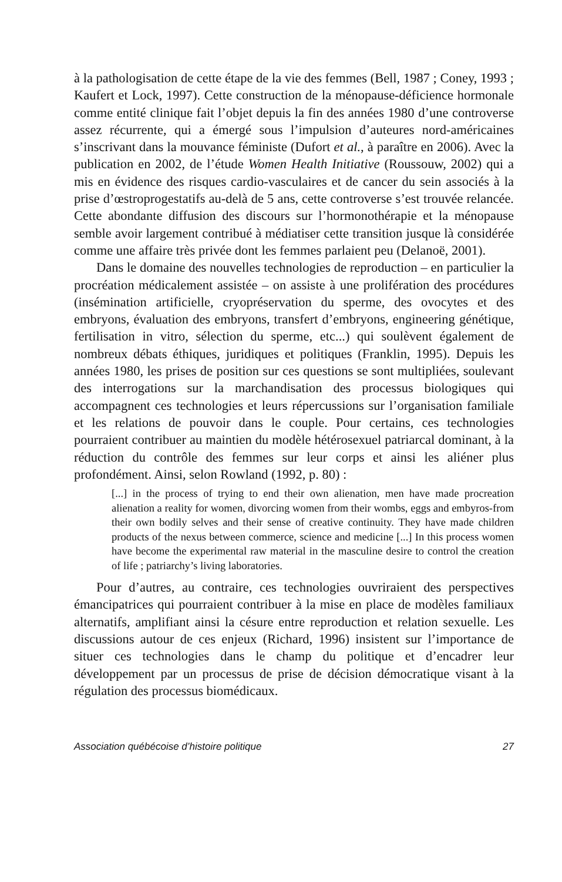à la pathologisation de cette étape de la vie des femmes (Bell, 1987 ; Coney, 1993 ; Kaufert et Lock, 1997). Cette construction de la ménopause-déficience hormonale comme entité clinique fait l’objet depuis la fin des années 1980 d’une controverse assez récurrente, qui a émergé sous l’impulsion d’auteures nord-américaines s’inscrivant dans la mouvance féministe (Dufort et al., à paraître en 2006). Avec la publication en 2002, de l’étude Women Health Initiative (Roussouw, 2002) qui a mis en évidence des risques cardio-vasculaires et de cancer du sein associés à la prise d’œstroprogestatifs au-delà de 5 ans, cette controverse s’est trouvée relancée. Cette abondante diffusion des discours sur l’hormonothérapie et la ménopause semble avoir largement contribué à médiatiser cette transition jusque là considérée comme une affaire très privée dont les femmes parlaient peu (Delanoë, 2001).
Dans le domaine des nouvelles technologies de reproduction – en particulier la procréation médicalement assistée – on assiste à une prolifération des procédures (insémination artificielle, cryopréservation du sperme, des ovocytes et des embryons, évaluation des embryons, transfert d’embryons, engineering génétique, fertilisation in vitro, sélection du sperme, etc...) qui soulèvent également de nombreux débats éthiques, juridiques et politiques (Franklin, 1995). Depuis les années 1980, les prises de position sur ces questions se sont multipliées, soulevant des interrogations sur la marchandisation des processus biologiques qui accompagnent ces technologies et leurs répercussions sur l’organisation familiale et les relations de pouvoir dans le couple. Pour certains, ces technologies pourraient contribuer au maintien du modèle hétérosexuel patriarcal dominant, à la réduction du contrôle des femmes sur leur corps et ainsi les aliéner plus profondément. Ainsi, selon Rowland (1992, p. 80) :
[...] in the process of trying to end their own alienation, men have made procreation alienation a reality for women, divorcing women from their wombs, eggs and embyros-from their own bodily selves and their sense of creative continuity. They have made children products of the nexus between commerce, science and medicine [...] In this process women have become the experimental raw material in the masculine desire to control the creation of life ; patriarchy’s living laboratories.
Pour d’autres, au contraire, ces technologies ouvriraient des perspectives émancipatrices qui pourraient contribuer à la mise en place de modèles familiaux alternatifs, amplifiant ainsi la césure entre reproduction et relation sexuelle. Les discussions autour de ces enjeux (Richard, 1996) insistent sur l’importance de situer ces technologies dans le champ du politique et d’encadrer leur développement par un processus de prise de décision démocratique visant à la régulation des processus biomédicaux.
Association québécoise d’histoire politique 27